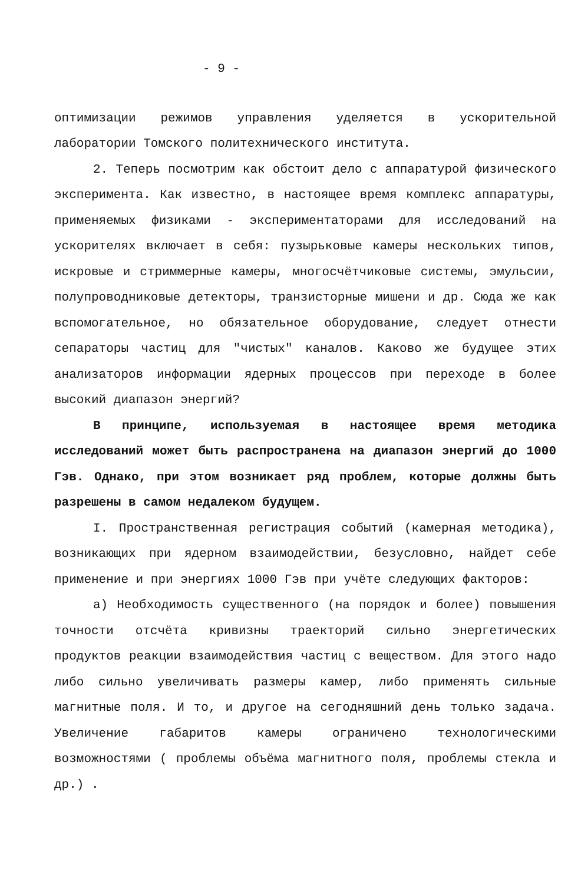- 9 -
оптимизации режимов управления уделяется в ускорительной лаборатории Томского политехнического института.
2. Теперь посмотрим как обстоит дело с аппаратурой физического эксперимента. Как известно, в настоящее время комплекс аппаратуры, применяемых физиками - экспериментаторами для исследований на ускорителях включает в себя: пузырьковые камеры нескольких типов, искровые и стриммерные камеры, многосчётчиковые системы, эмульсии, полупроводниковые детекторы, транзисторные мишени и др. Сюда же как вспомогательное, но обязательное оборудование, следует отнести сепараторы частиц для "чистых" каналов. Каково же будущее этих анализаторов информации ядерных процессов при переходе в более высокий диапазон энергий?
В принципе, используемая в настоящее время методика исследований может быть распространена на диапазон энергий до 1000 Гэв. Однако, при этом возникает ряд проблем, которые должны быть разрешены в самом недалеком будущем.
I. Пространственная регистрация событий (камерная методика), возникающих при ядерном взаимодействии, безусловно, найдет себе применение и при энергиях 1000 Гэв при учёте следующих факторов:
а) Необходимость существенного (на порядок и более) повышения точности отсчёта кривизны траекторий сильно энергетических продуктов реакции взаимодействия частиц с веществом. Для этого надо либо сильно увеличивать размеры камер, либо применять сильные магнитные поля. И то, и другое на сегодняшний день только задача. Увеличение габаритов камеры ограничено технологическими возможностями ( проблемы объёма магнитного поля, проблемы стекла и др.) .